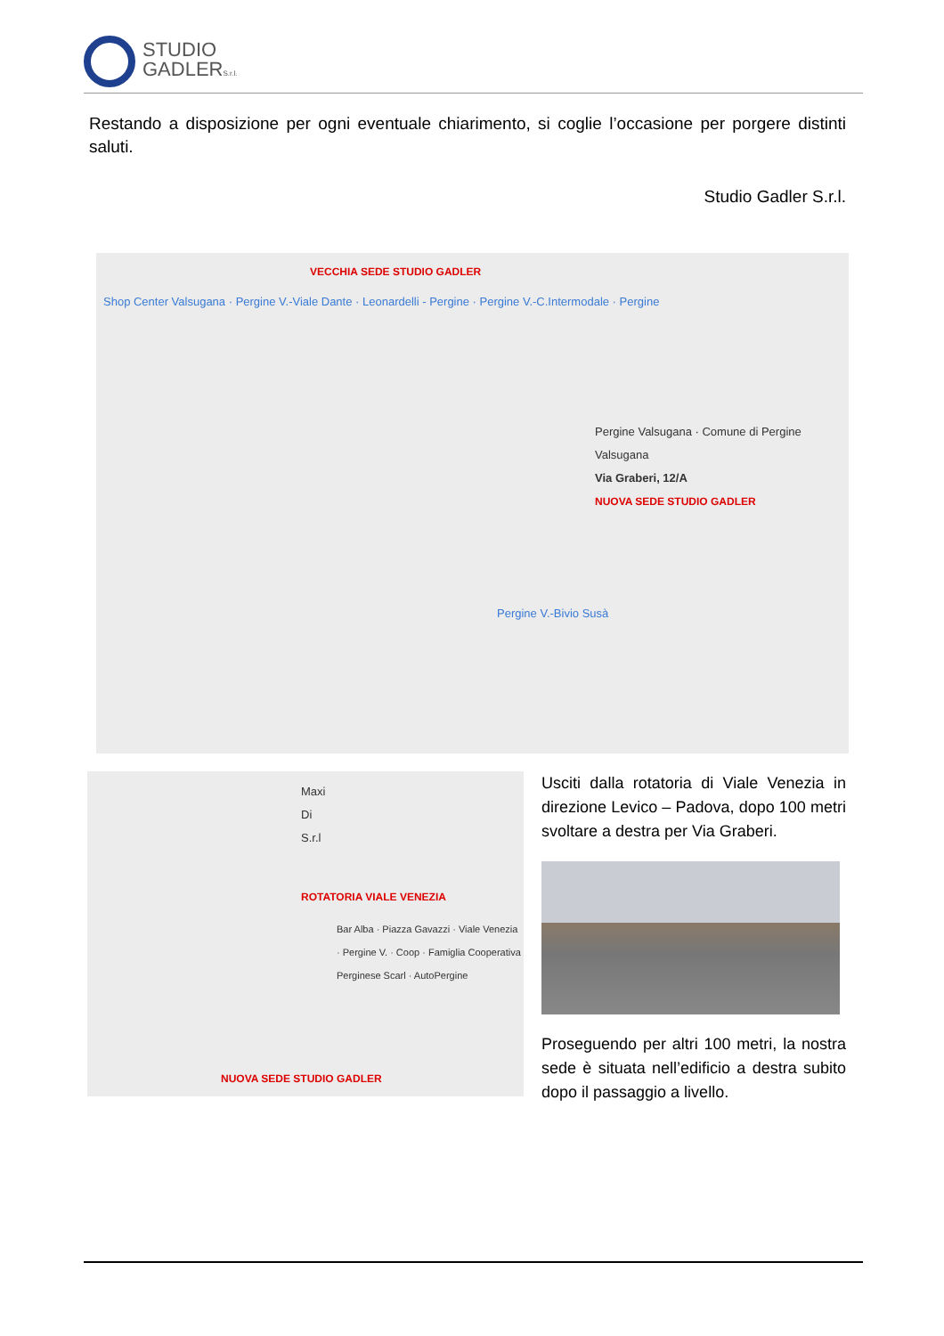STUDIO
GADLERS.r.l.
Restando a disposizione per ogni eventuale chiarimento, si coglie l’occasione per porgere distinti saluti.
Studio Gadler S.r.l.
VECCHIA SEDE STUDIO GADLER
Shop Center Valsugana · Pergine V.-Viale Dante · Leonardelli - Pergine · Pergine V.-C.Intermodale · Pergine
Pergine Valsugana · Comune di Pergine Valsugana
Via Graberi, 12/A
NUOVA SEDE STUDIO GADLER
Pergine V.-Bivio Susà
Maxi Di S.r.l
ROTATORIA VIALE VENEZIA
Bar Alba · Piazza Gavazzi · Viale Venezia · Pergine V. · Coop · Famiglia Cooperativa Perginese Scarl · AutoPergine
NUOVA SEDE STUDIO GADLER
Usciti dalla rotatoria di Viale Venezia in direzione Levico – Padova, dopo 100 metri svoltare a destra per Via Graberi.
Proseguendo per altri 100 metri, la nostra sede è situata nell’edificio a destra subito dopo il passaggio a livello.